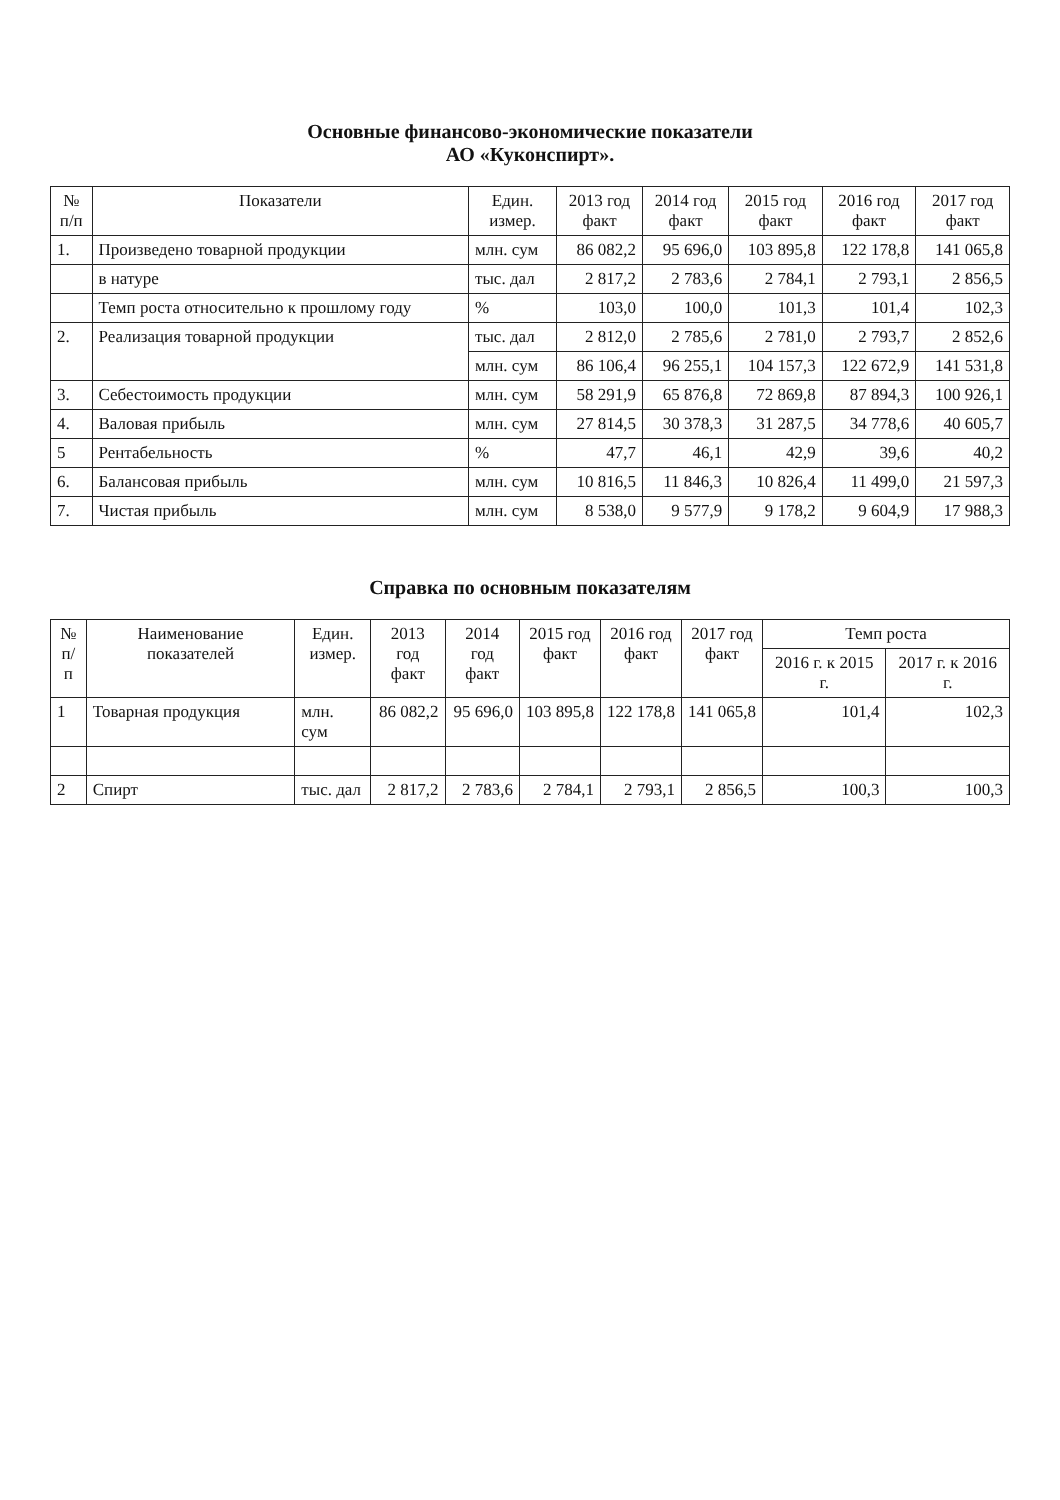Основные финансово-экономические показатели
АО «Куконспирт».
| № п/п | Показатели | Един. измер. | 2013 год факт | 2014 год факт | 2015 год факт | 2016 год факт | 2017 год факт |
| --- | --- | --- | --- | --- | --- | --- | --- |
| 1. | Произведено товарной продукции | млн. сум | 86 082,2 | 95 696,0 | 103 895,8 | 122 178,8 | 141 065,8 |
| | в натуре | тыс. дал | 2 817,2 | 2 783,6 | 2 784,1 | 2 793,1 | 2 856,5 |
| | Темп роста относительно к прошлому году | % | 103,0 | 100,0 | 101,3 | 101,4 | 102,3 |
| 2. | Реализация товарной продукции | тыс. дал | 2 812,0 | 2 785,6 | 2 781,0 | 2 793,7 | 2 852,6 |
| | | млн. сум | 86 106,4 | 96 255,1 | 104 157,3 | 122 672,9 | 141 531,8 |
| 3. | Себестоимость продукции | млн. сум | 58 291,9 | 65 876,8 | 72 869,8 | 87 894,3 | 100 926,1 |
| 4. | Валовая прибыль | млн. сум | 27 814,5 | 30 378,3 | 31 287,5 | 34 778,6 | 40 605,7 |
| 5 | Рентабельность | % | 47,7 | 46,1 | 42,9 | 39,6 | 40,2 |
| 6. | Балансовая прибыль | млн. сум | 10 816,5 | 11 846,3 | 10 826,4 | 11 499,0 | 21 597,3 |
| 7. | Чистая прибыль | млн. сум | 8 538,0 | 9 577,9 | 9 178,2 | 9 604,9 | 17 988,3 |
Справка по основным показателям
| № п/п | Наименование показателей | Един. измер. | 2013 год факт | 2014 год факт | 2015 год факт | 2016 год факт | 2017 год факт | Темп роста | |
| --- | --- | --- | --- | --- | --- | --- | --- | --- | --- |
| | | | | | | | | 2016 г. к 2015 г. | 2017 г. к 2016 г. |
| 1 | Товарная продукция | млн. сум | 86 082,2 | 95 696,0 | 103 895,8 | 122 178,8 | 141 065,8 | 101,4 | 102,3 |
| 2 | Спирт | тыс. дал | 2 817,2 | 2 783,6 | 2 784,1 | 2 793,1 | 2 856,5 | 100,3 | 100,3 |